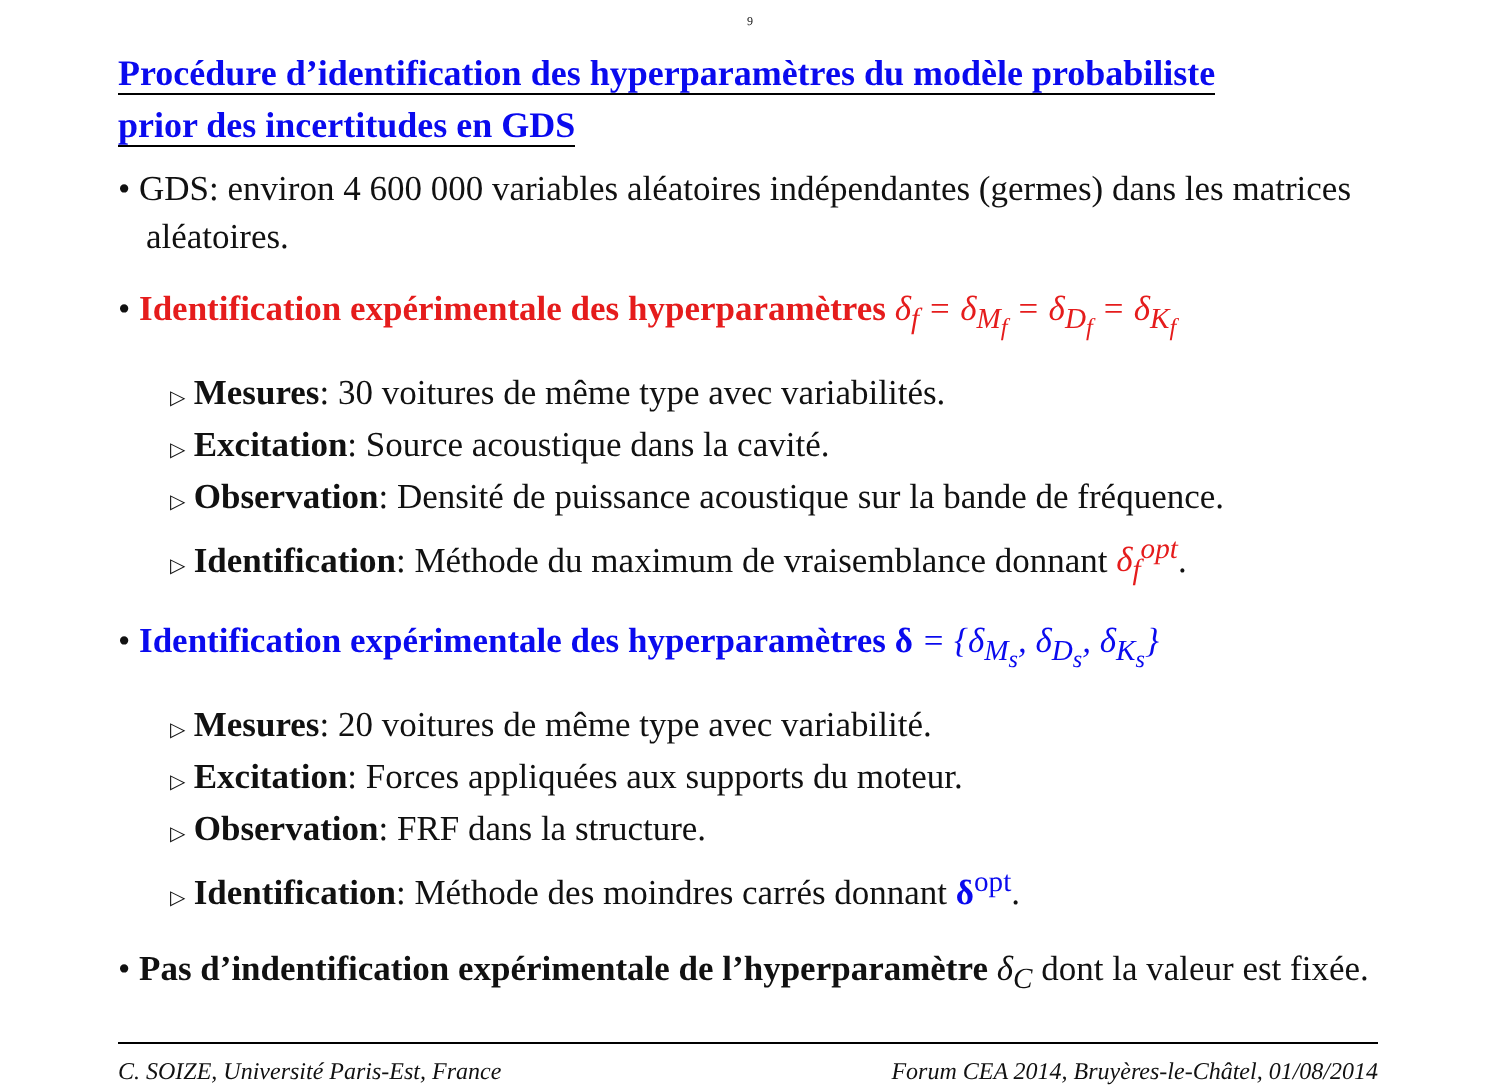9
Procédure d’identification des hyperparamètres du modèle probabiliste
prior des incertitudes en GDS
• GDS: environ 4 600 000 variables aléatoires indépendantes (germes) dans les matrices aléatoires.
• Identification expérimentale des hyperparamètres δ<sub>f</sub> = δ<sub>M<sub>f</sub></sub> = δ<sub>D<sub>f</sub></sub> = δ<sub>K<sub>f</sub></sub>
▷ Mesures: 30 voitures de même type avec variabilités.
▷ Excitation: Source acoustique dans la cavité.
▷ Observation: Densité de puissance acoustique sur la bande de fréquence.
▷ Identification: Méthode du maximum de vraisemblance donnant δ<sub>f</sub><sup>opt</sup>.
• Identification expérimentale des hyperparamètres δ = {δ<sub>M<sub>s</sub></sub>, δ<sub>D<sub>s</sub></sub>, δ<sub>K<sub>s</sub></sub>}
▷ Mesures: 20 voitures de même type avec variabilité.
▷ Excitation: Forces appliquées aux supports du moteur.
▷ Observation: FRF dans la structure.
▷ Identification: Méthode des moindres carrés donnant δ<sup>opt</sup>.
• Pas d’indentification expérimentale de l’hyperparamètre δ<sub>C</sub> dont la valeur est fixée.
C. SOIZE, Université Paris-Est, France Forum CEA 2014, Bruyères-le-Châtel, 01/08/2014